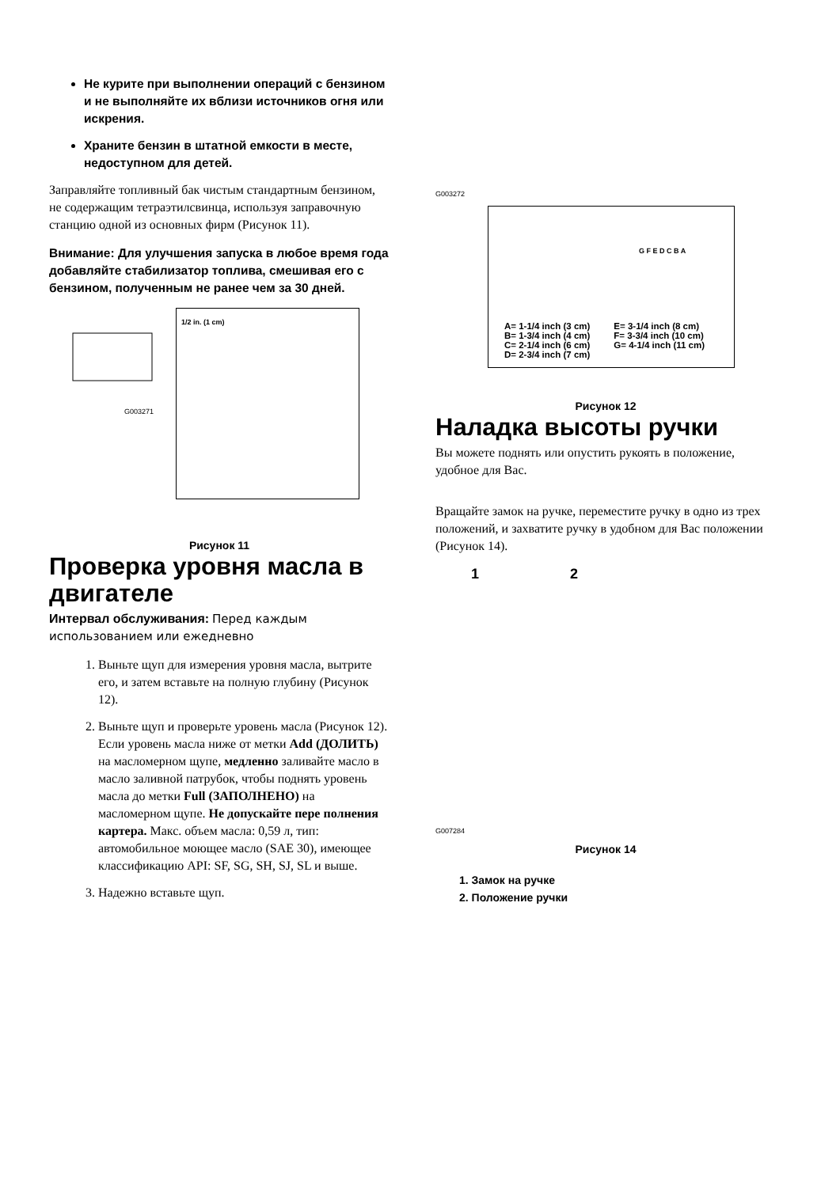Не курите при выполнении операций с бензином и не выполняйте их вблизи источников огня или искрения.
Храните бензин в штатной емкости в месте, недоступном для детей.
Заправляйте топливный бак чистым стандартным бензином, не содержащим тетраэтилсвинца, используя заправочную станцию одной из основных фирм (Рисунок 11).
Внимание: Для улучшения запуска в любое время года добавляйте стабилизатор топлива, смешивая его с бензином, полученным не ранее чем за 30 дней.
G003271
1/2 in. (1 cm)
Рисунок 11
Проверка уровня масла в двигателе
Интервал обслуживания: Перед каждым использованием или ежедневно
1. Выньте щуп для измерения уровня масла, вытрите его, и затем вставьте на полную глубину (Рисунок 12).
2. Выньте щуп и проверьте уровень масла (Рисунок 12). Если уровень масла ниже от метки Add (ДОЛИТЬ) на масломерном щупе, медленно заливайте масло в масло заливной патрубок, чтобы поднять уровень масла до метки Full (ЗАПОЛНЕНО) на масломерном щупе. Не допускайте пере полнения картера. Макс. объем масла: 0,59 л, тип: автомобильное моющее масло (SAE 30), имеющее классификацию API: SF, SG, SH, SJ, SL и выше.
3. Надежно вставьте щуп.
G003272
G F E D C B A
A= 1-1/4 inch (3 cm)
B= 1-3/4 inch (4 cm)
C= 2-1/4 inch (6 cm)
D= 2-3/4 inch (7 cm)
E= 3-1/4 inch (8 cm)
F= 3-3/4 inch (10 cm)
G= 4-1/4 inch (11 cm)
Рисунок 12
Наладка высоты ручки
Вы можете поднять или опустить рукоять в положение, удобное для Вас.
Вращайте замок на ручке, переместите ручку в одно из трех положений, и захватите ручку в удобном для Вас положении (Рисунок 14).
1 2
G007284
Рисунок 14
1. Замок на ручке
2. Положение ручки